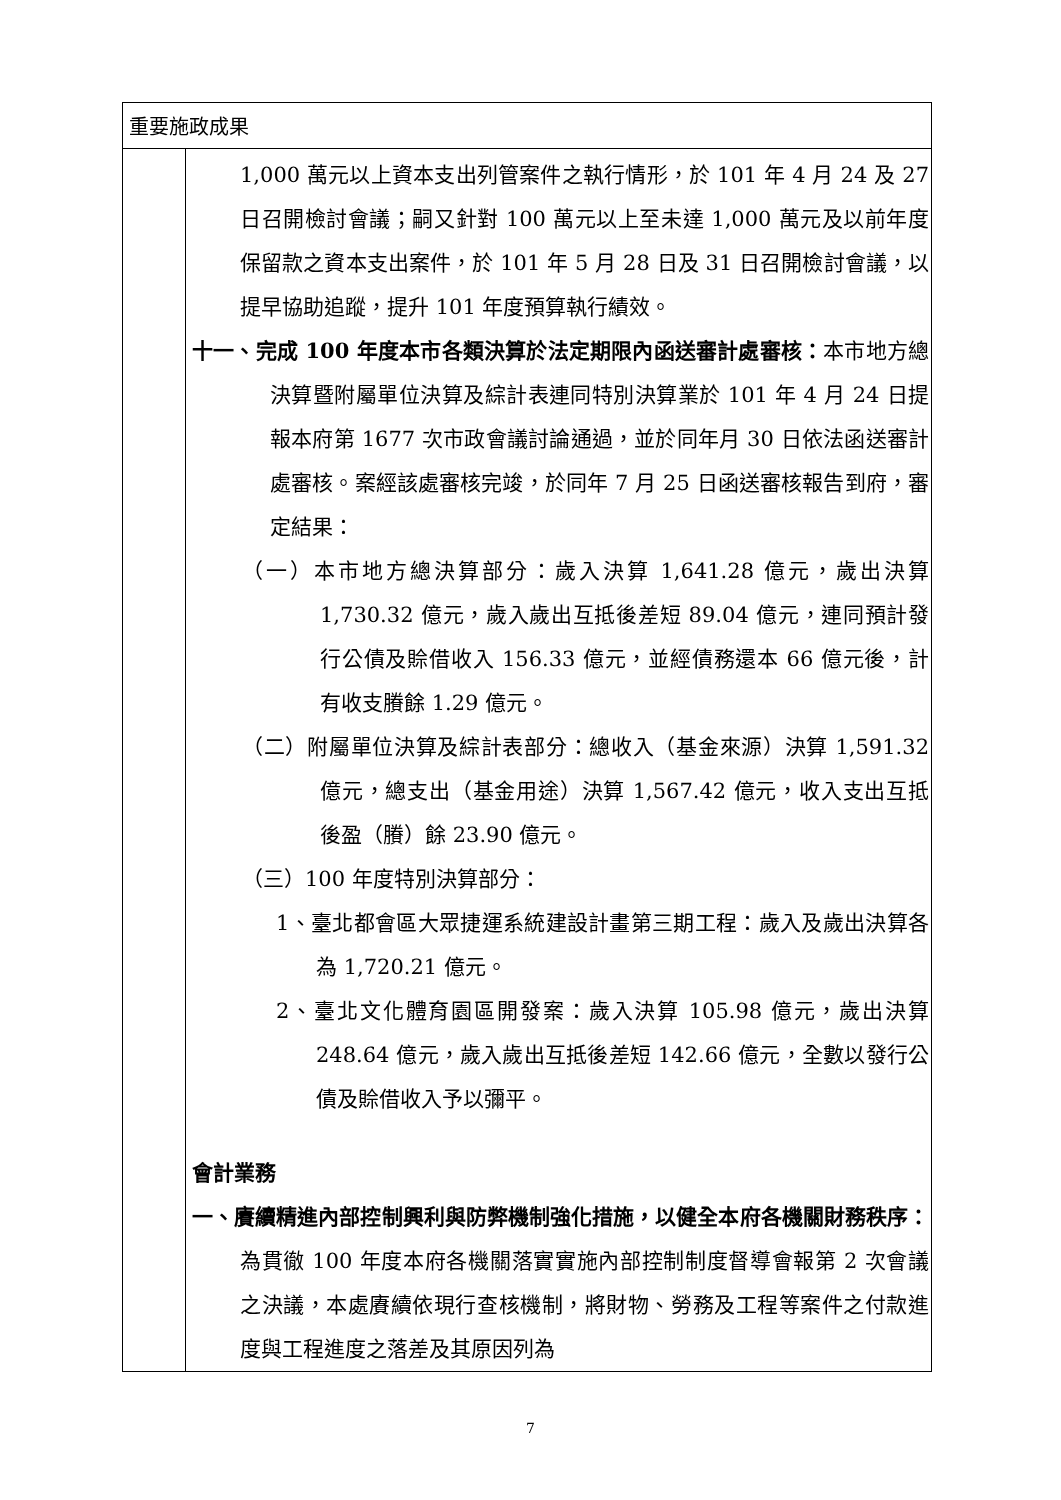| 重要施政成果 | |
| | 1,000 萬元以上資本支出列管案件之執行情形，於 101 年 4 月 24 及 27 日召開檢討會議；嗣又針對 100 萬元以上至未達 1,000 萬元及以前年度保留款之資本支出案件，於 101 年 5 月 28 日及 31 日召開檢討會議，以提早協助追蹤，提升 101 年度預算執行績效。 十一、完成 100 年度本市各類決算於法定期限內函送審計處審核： 本市地方總決算暨附屬單位決算及綜計表連同特別決算業於 101 年 4 月 24 日提報本府第 1677 次市政會議討論通過，並於同年月 30 日依法函送審計處審核。案經該處審核完竣，於同年 7 月 25 日函送審核報告到府，審定結果： （一）本市地方總決算部分：歲入決算 1,641.28 億元，歲出決算 1,730.32 億元，歲入歲出互抵後差短 89.04 億元，連同預計發行公債及賒借收入 156.33 億元，並經債務還本 66 億元後，計有收支賸餘 1.29 億元。 （二）附屬單位決算及綜計表部分：總收入（基金來源）決算 1,591.32 億元，總支出（基金用途）決算 1,567.42 億元，收入支出互抵後盈（賸）餘 23.90 億元。 （三）100 年度特別決算部分： 1、臺北都會區大眾捷運系統建設計畫第三期工程：歲入及歲出決算各為 1,720.21 億元。 2、臺北文化體育園區開發案：歲入決算 105.98 億元，歲出決算 248.64 億元，歲入歲出互抵後差短 142.66 億元，全數以發行公債及賒借收入予以彌平。 會計業務 一、賡續精進內部控制興利與防弊機制強化措施，以健全本府各機關財務秩序： 為貫徹 100 年度本府各機關落實實施內部控制制度督導會報第 2 次會議之決議，本處賡續依現行查核機制，將財物、勞務及工程等案件之付款進度與工程進度之落差及其原因列為 |
7